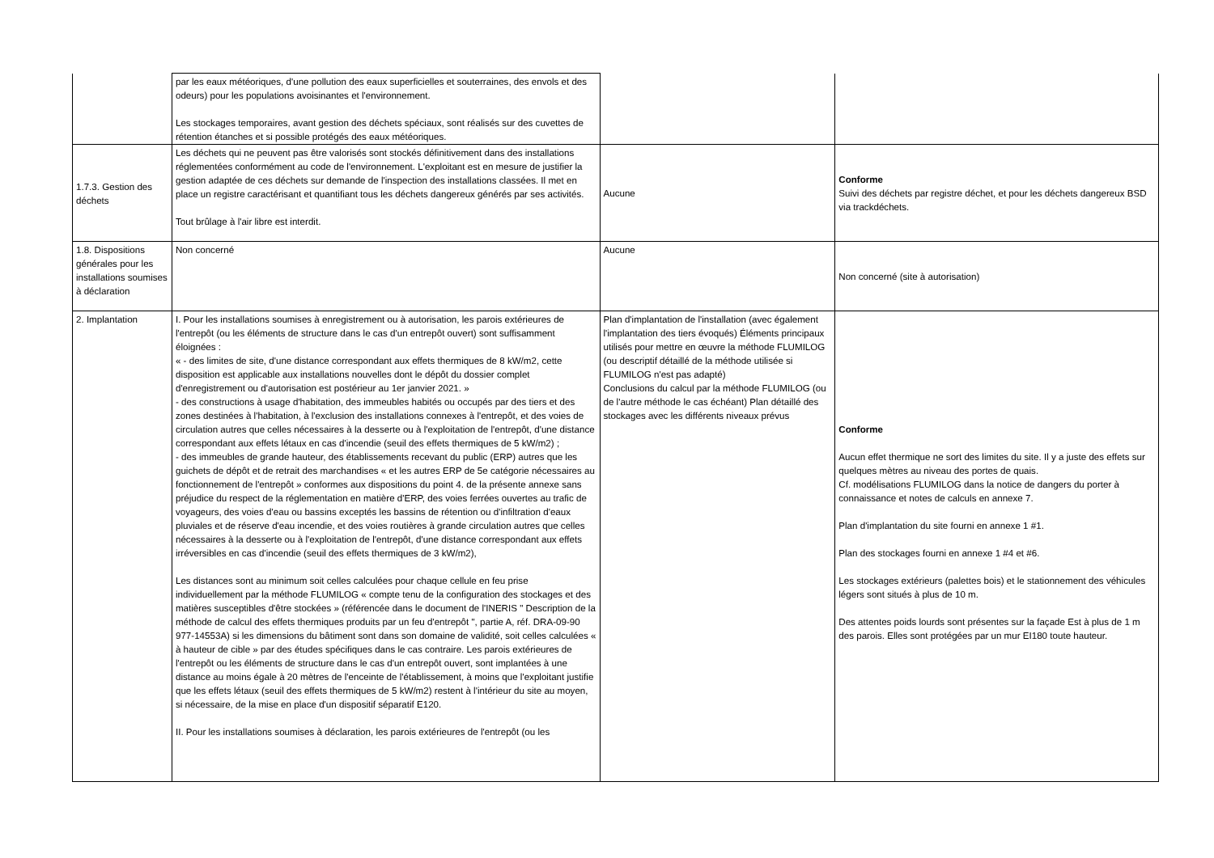| | par les eaux météoriques, d'une pollution des eaux superficielles et souterraines, des envols et des odeurs) pour les populations avoisinantes et l'environnement. Les stockages temporaires, avant gestion des déchets spéciaux, sont réalisés sur des cuvettes de rétention étanches et si possible protégés des eaux météoriques. | | |
| 1.7.3. Gestion des déchets | Les déchets qui ne peuvent pas être valorisés sont stockés définitivement dans des installations réglementées conformément au code de l'environnement. L'exploitant est en mesure de justifier la gestion adaptée de ces déchets sur demande de l'inspection des installations classées. Il met en place un registre caractérisant et quantifiant tous les déchets dangereux générés par ses activités. Tout brûlage à l'air libre est interdit. | Aucune | Conforme Suivi des déchets par registre déchet, et pour les déchets dangereux BSD via trackdéchets. |
| 1.8. Dispositions générales pour les installations soumises à déclaration | Non concerné | Aucune | Non concerné (site à autorisation) |
| 2. Implantation | I. Pour les installations soumises à enregistrement ou à autorisation, les parois extérieures de l'entrepôt (ou les éléments de structure dans le cas d'un entrepôt ouvert) sont suffisamment éloignées : « - des limites de site, d'une distance correspondant aux effets thermiques de 8 kW/m2, cette disposition est applicable aux installations nouvelles dont le dépôt du dossier complet d'enregistrement ou d'autorisation est postérieur au 1er janvier 2021. » - des constructions à usage d'habitation, des immeubles habités ou occupés par des tiers et des zones destinées à l'habitation, à l'exclusion des installations connexes à l'entrepôt, et des voies de circulation autres que celles nécessaires à la desserte ou à l'exploitation de l'entrepôt, d'une distance correspondant aux effets létaux en cas d'incendie (seuil des effets thermiques de 5 kW/m2) ; - des immeubles de grande hauteur, des établissements recevant du public (ERP) autres que les guichets de dépôt et de retrait des marchandises « et les autres ERP de 5e catégorie nécessaires au fonctionnement de l'entrepôt » conformes aux dispositions du point 4. de la présente annexe sans préjudice du respect de la réglementation en matière d'ERP, des voies ferrées ouvertes au trafic de voyageurs, des voies d'eau ou bassins exceptés les bassins de rétention ou d'infiltration d'eaux pluviales et de réserve d'eau incendie, et des voies routières à grande circulation autres que celles nécessaires à la desserte ou à l'exploitation de l'entrepôt, d'une distance correspondant aux effets irréversibles en cas d'incendie (seuil des effets thermiques de 3 kW/m2), Les distances sont au minimum soit celles calculées pour chaque cellule en feu prise individuellement par la méthode FLUMILOG « compte tenu de la configuration des stockages et des matières susceptibles d'être stockées » (référencée dans le document de l'INERIS " Description de la méthode de calcul des effets thermiques produits par un feu d'entrepôt ", partie A, réf. DRA-09-90 977-14553A) si les dimensions du bâtiment sont dans son domaine de validité, soit celles calculées « à hauteur de cible » par des études spécifiques dans le cas contraire. Les parois extérieures de l'entrepôt ou les éléments de structure dans le cas d'un entrepôt ouvert, sont implantées à une distance au moins égale à 20 mètres de l'enceinte de l'établissement, à moins que l'exploitant justifie que les effets létaux (seuil des effets thermiques de 5 kW/m2) restent à l'intérieur du site au moyen, si nécessaire, de la mise en place d'un dispositif séparatif E120. II. Pour les installations soumises à déclaration, les parois extérieures de l'entrepôt (ou les | Plan d'implantation de l'installation (avec également l'implantation des tiers évoqués) Éléments principaux utilisés pour mettre en œuvre la méthode FLUMILOG (ou descriptif détaillé de la méthode utilisée si FLUMILOG n'est pas adapté) Conclusions du calcul par la méthode FLUMILOG (ou de l'autre méthode le cas échéant) Plan détaillé des stockages avec les différents niveaux prévus | Conforme Aucun effet thermique ne sort des limites du site. Il y a juste des effets sur quelques mètres au niveau des portes de quais. Cf. modélisations FLUMILOG dans la notice de dangers du porter à connaissance et notes de calculs en annexe 7. Plan d'implantation du site fourni en annexe 1 #1. Plan des stockages fourni en annexe 1 #4 et #6. Les stockages extérieurs (palettes bois) et le stationnement des véhicules légers sont situés à plus de 10 m. Des attentes poids lourds sont présentes sur la façade Est à plus de 1 m des parois. Elles sont protégées par un mur EI180 toute hauteur. |